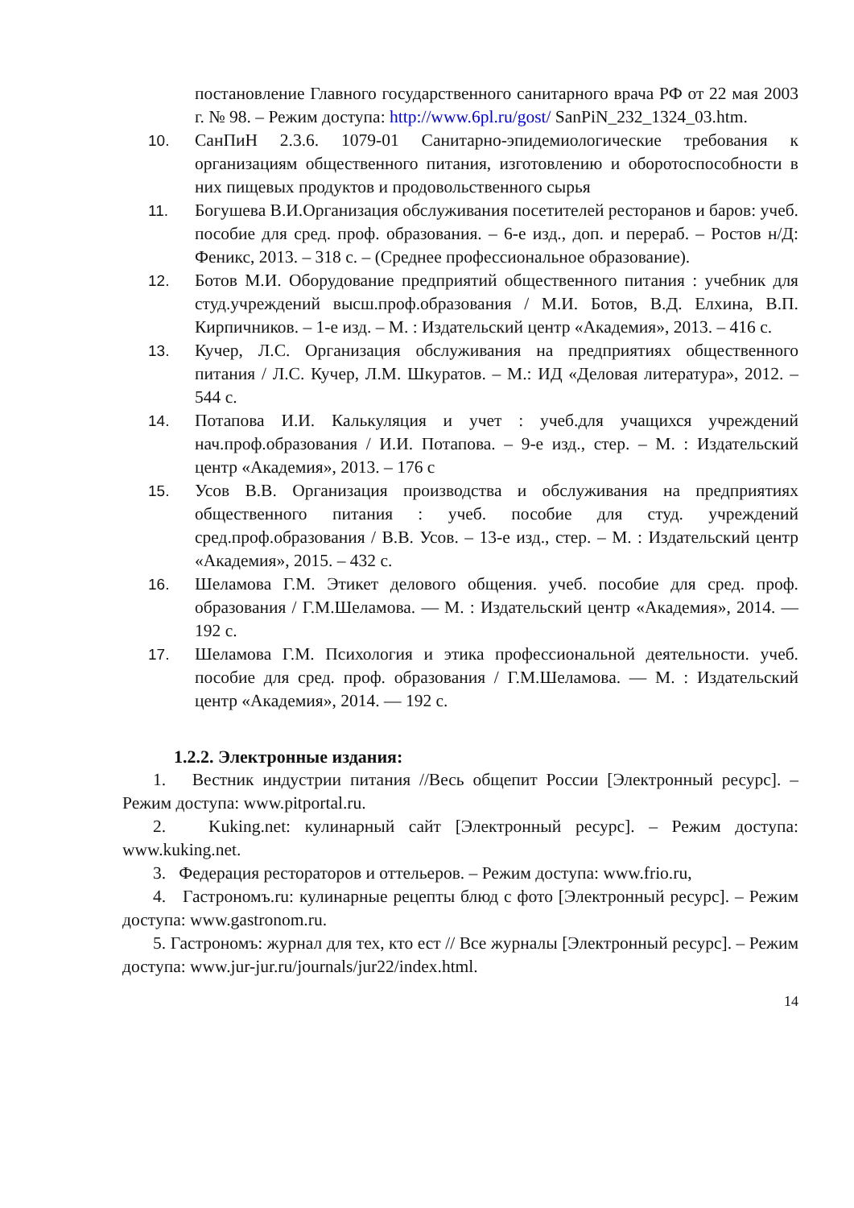постановление Главного государственного санитарного врача РФ от 22 мая 2003 г. № 98. – Режим доступа: http://www.6pl.ru/gost/ SanPiN_232_1324_03.htm.
10. СанПиН 2.3.6. 1079-01 Санитарно-эпидемиологические требования к организациям общественного питания, изготовлению и оборотоспособности в них пищевых продуктов и продовольственного сырья
11. Богушева В.И.Организация обслуживания посетителей ресторанов и баров: учеб. пособие для сред. проф. образования. – 6-е изд., доп. и перераб. – Ростов н/Д: Феникс, 2013. – 318 с. – (Среднее профессиональное образование).
12. Ботов М.И. Оборудование предприятий общественного питания : учебник для студ.учреждений высш.проф.образования / М.И. Ботов, В.Д. Елхина, В.П. Кирпичников. – 1-е изд. – М. : Издательский центр «Академия», 2013. – 416 с.
13. Кучер, Л.С. Организация обслуживания на предприятиях общественного питания / Л.С. Кучер, Л.М. Шкуратов. – М.: ИД «Деловая литература», 2012. – 544 с.
14. Потапова И.И. Калькуляция и учет : учеб.для учащихся учреждений нач.проф.образования / И.И. Потапова. – 9-е изд., стер. – М. : Издательский центр «Академия», 2013. – 176 с
15. Усов В.В. Организация производства и обслуживания на предприятиях общественного питания : учеб. пособие для студ. учреждений сред.проф.образования / В.В. Усов. – 13-е изд., стер. – М. : Издательский центр «Академия», 2015. – 432 с.
16. Шеламова Г.М. Этикет делового общения. учеб. пособие для сред. проф. образования / Г.М.Шеламова. — М. : Издательский центр «Академия», 2014. — 192 с.
17. Шеламова Г.М. Психология и этика профессиональной деятельности. учеб. пособие для сред. проф. образования / Г.М.Шеламова. — М. : Издательский центр «Академия», 2014. — 192 с.
1.2.2. Электронные издания:
1. Вестник индустрии питания //Весь общепит России [Электронный ресурс]. – Режим доступа: www.pitportal.ru.
2. Kuking.net: кулинарный сайт [Электронный ресурс]. – Режим доступа: www.kuking.net.
3. Федерация рестораторов и оттельеров. – Режим доступа: www.frio.ru,
4. Гастрономъ.ru: кулинарные рецепты блюд с фото [Электронный ресурс]. – Режим доступа: www.gastronom.ru.
5. Гастрономъ: журнал для тех, кто ест // Все журналы [Электронный ресурс]. – Режим доступа: www.jur-jur.ru/journals/jur22/index.html.
14